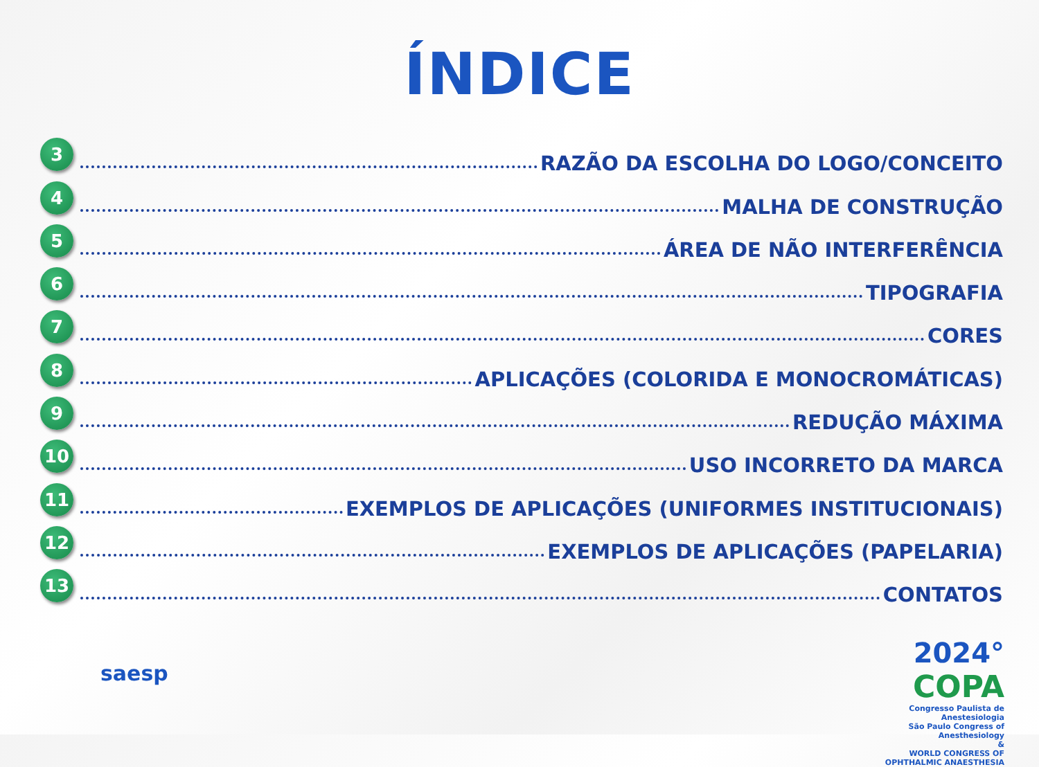ÍNDICE
3
RAZÃO DA ESCOLHA DO LOGO/CONCEITO
4
MALHA DE CONSTRUÇÃO
5
ÁREA DE NÃO INTERFERÊNCIA
6
TIPOGRAFIA
7
CORES
8
APLICAÇÕES (COLORIDA E MONOCROMÁTICAS)
9
REDUÇÃO MÁXIMA
10
USO INCORRETO DA MARCA
11
EXEMPLOS DE APLICAÇÕES (UNIFORMES INSTITUCIONAIS)
12
EXEMPLOS DE APLICAÇÕES (PAPELARIA)
13
CONTATOS
saesp
2024° COPA
Congresso Paulista de Anestesiologia
São Paulo Congress of Anesthesiology
&
WORLD CONGRESS OF OPHTHALMIC ANAESTHESIA